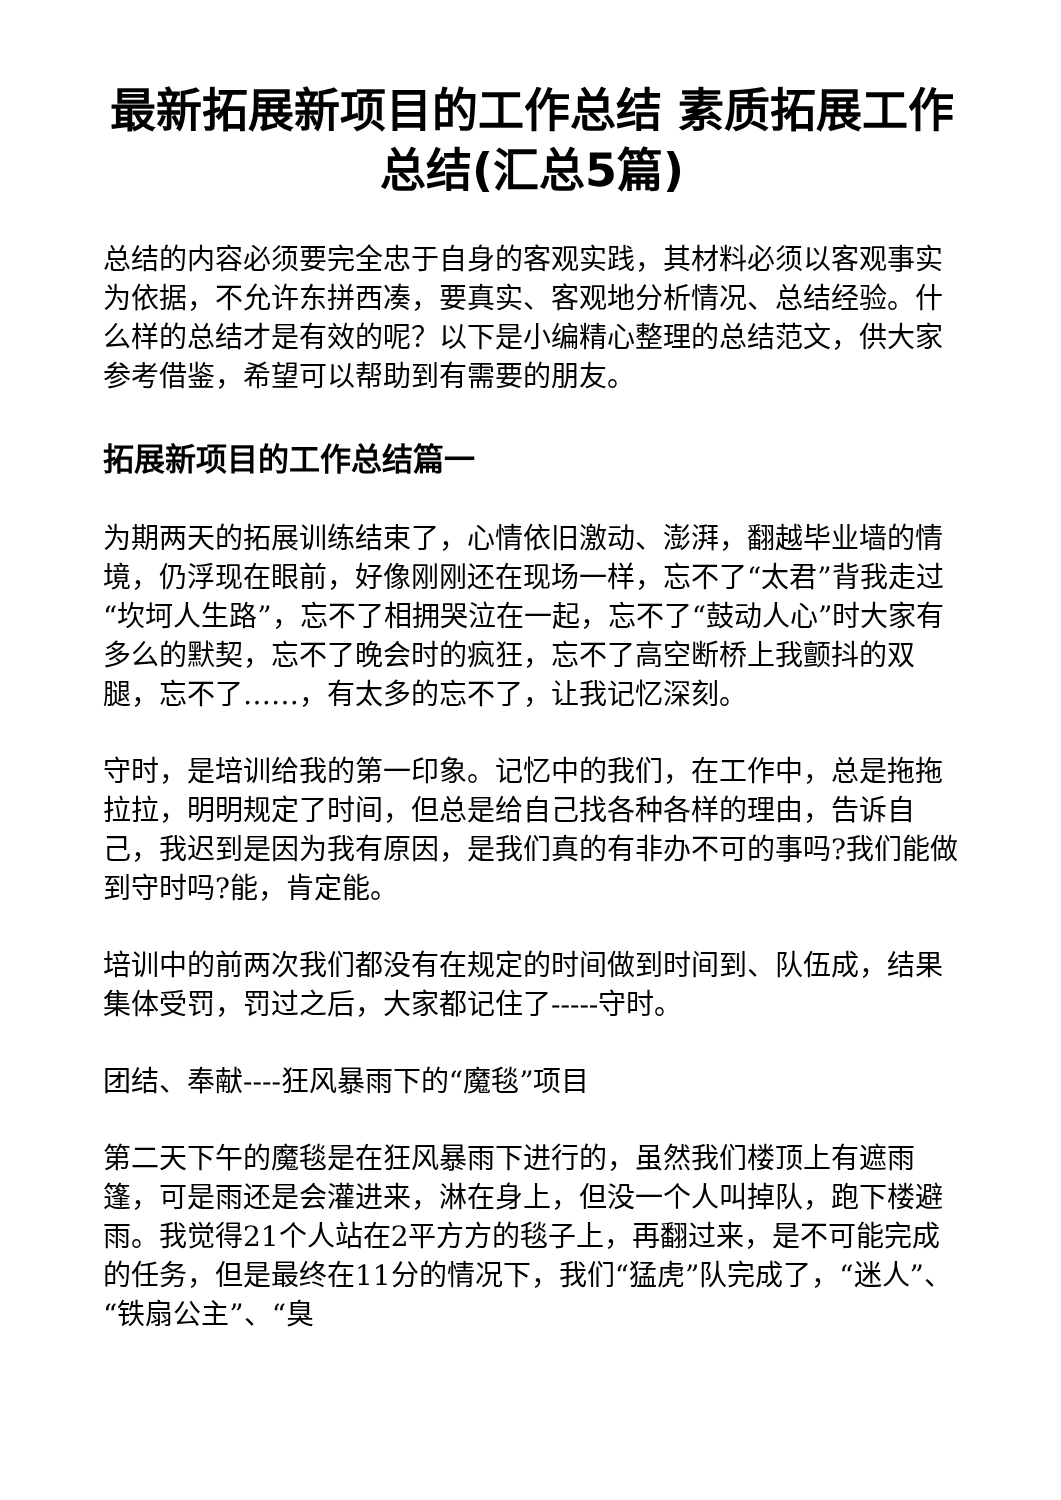最新拓展新项目的工作总结 素质拓展工作总结(汇总5篇)
总结的内容必须要完全忠于自身的客观实践，其材料必须以客观事实为依据，不允许东拼西凑，要真实、客观地分析情况、总结经验。什么样的总结才是有效的呢？以下是小编精心整理的总结范文，供大家参考借鉴，希望可以帮助到有需要的朋友。
拓展新项目的工作总结篇一
为期两天的拓展训练结束了，心情依旧激动、澎湃，翻越毕业墙的情境，仍浮现在眼前，好像刚刚还在现场一样，忘不了“太君”背我走过“坎坷人生路”，忘不了相拥哭泣在一起，忘不了“鼓动人心”时大家有多么的默契，忘不了晚会时的疯狂，忘不了高空断桥上我颤抖的双腿，忘不了……，有太多的忘不了，让我记忆深刻。
守时，是培训给我的第一印象。记忆中的我们，在工作中，总是拖拖拉拉，明明规定了时间，但总是给自己找各种各样的理由，告诉自己，我迟到是因为我有原因，是我们真的有非办不可的事吗?我们能做到守时吗?能，肯定能。
培训中的前两次我们都没有在规定的时间做到时间到、队伍成，结果集体受罚，罚过之后，大家都记住了-----守时。
团结、奉献----狂风暴雨下的“魔毯”项目
第二天下午的魔毯是在狂风暴雨下进行的，虽然我们楼顶上有遮雨篷，可是雨还是会灌进来，淋在身上，但没一个人叫掉队，跑下楼避雨。我觉得21个人站在2平方方的毯子上，再翻过来，是不可能完成的任务，但是最终在11分的情况下，我们“猛虎”队完成了，“迷人”、“铁扇公主”、“臭